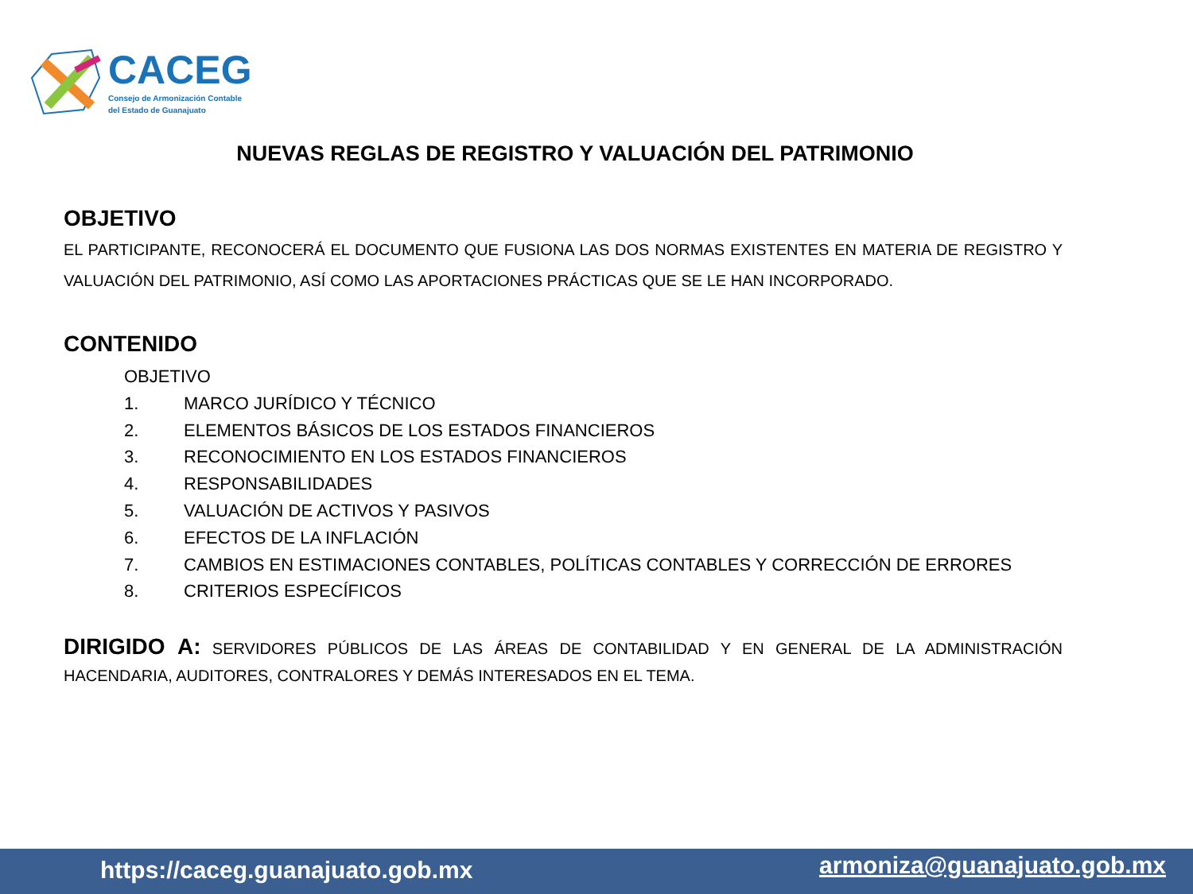CACEG
Consejo de Armonización Contable
del Estado de Guanajuato
NUEVAS REGLAS DE REGISTRO Y VALUACIÓN DEL PATRIMONIO
OBJETIVO
EL PARTICIPANTE, RECONOCERÁ EL DOCUMENTO QUE FUSIONA LAS DOS NORMAS EXISTENTES EN MATERIA DE REGISTRO Y VALUACIÓN DEL PATRIMONIO, ASÍ COMO LAS APORTACIONES PRÁCTICAS QUE SE LE HAN INCORPORADO.
CONTENIDO
OBJETIVO
1. MARCO JURÍDICO Y TÉCNICO
2. ELEMENTOS BÁSICOS DE LOS ESTADOS FINANCIEROS
3. RECONOCIMIENTO EN LOS ESTADOS FINANCIEROS
4. RESPONSABILIDADES
5. VALUACIÓN DE ACTIVOS Y PASIVOS
6. EFECTOS DE LA INFLACIÓN
7. CAMBIOS EN ESTIMACIONES CONTABLES, POLÍTICAS CONTABLES Y CORRECCIÓN DE ERRORES
8. CRITERIOS ESPECÍFICOS
DIRIGIDO A: SERVIDORES PÚBLICOS DE LAS ÁREAS DE CONTABILIDAD Y EN GENERAL DE LA ADMINISTRACIÓN HACENDARIA, AUDITORES, CONTRALORES Y DEMÁS INTERESADOS EN EL TEMA.
https://caceg.guanajuato.gob.mx armoniza@guanajuato.gob.mx